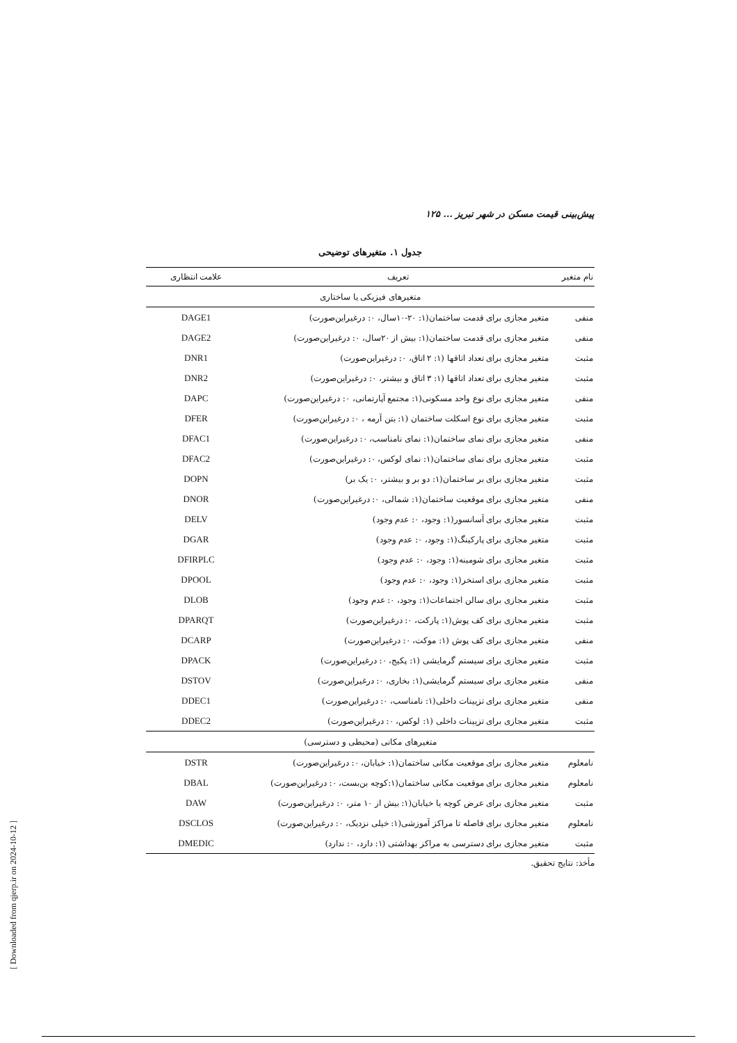پیش‌بینی قیمت مسکن در شهر تبریز ... ۱۲۵
جدول ۱. متغیرهای توضیحی
| نام متغیر | تعریف | علامت انتظاری |
| --- | --- | --- |
| متغیرهای فیزیکی یا ساختاری | | |
| منفی | متغیر مجازی برای قدمت ساختمان(۱: ۲۰-۱۰سال، ۰: درغیراین‌صورت) | DAGE1 |
| منفی | متغیر مجازی برای قدمت ساختمان(۱: بیش از ۲۰سال، ۰: درغیراین‌صورت) | DAGE2 |
| مثبت | متغیر مجازی برای تعداد اتاقها (۱: ۲ اتاق، ۰: درغیراین‌صورت) | DNR1 |
| مثبت | متغیر مجازی برای تعداد اتاقها (۱: ۳ اتاق و بیشتر، ۰: درغیراین‌صورت) | DNR2 |
| منفی | متغیر مجازی برای نوع واحد مسکونی(۱: مجتمع آپارتمانی، ۰: درغیراین‌صورت) | DAPC |
| مثبت | متغیر مجازی برای نوع اسکلت ساختمان (۱: بتن آرمه ، ۰: درغیراین‌صورت) | DFER |
| منفی | متغیر مجازی برای نمای ساختمان(۱: نمای نامناسب، ۰: درغیراین‌صورت) | DFAC1 |
| مثبت | متغیر مجازی برای نمای ساختمان(۱: نمای لوکس، ۰: درغیراین‌صورت) | DFAC2 |
| مثبت | متغیر مجازی برای بر ساختمان(۱: دو بر و بیشتر، ۰: یک بر) | DOPN |
| منفی | متغیر مجازی برای موقعیت ساختمان(۱: شمالی، ۰: درغیراین‌صورت) | DNOR |
| مثبت | متغیر مجازی برای آسانسور(۱: وجود، ۰: عدم وجود) | DELV |
| مثبت | متغیر مجازی برای پارکینگ(۱: وجود، ۰: عدم وجود) | DGAR |
| مثبت | متغیر مجازی برای شومینه(۱: وجود، ۰: عدم وجود) | DFIRPLC |
| مثبت | متغیر مجازی برای استخر(۱: وجود، ۰: عدم وجود) | DPOOL |
| مثبت | متغیر مجازی برای سالن اجتماعات(۱: وجود، ۰: عدم وجود) | DLOB |
| مثبت | متغیر مجازی برای کف پوش(۱: پارکت، ۰: درغیراین‌صورت) | DPARQT |
| منفی | متغیر مجازی برای کف پوش (۱: موکت، ۰: درغیراین‌صورت) | DCARP |
| مثبت | متغیر مجازی برای سیستم گرمایشی (۱: پکیج، ۰: درغیراین‌صورت) | DPACK |
| منفی | متغیر مجازی برای سیستم گرمایشی(۱: بخاری، ۰: درغیراین‌صورت) | DSTOV |
| منفی | متغیر مجازی برای تزیینات داخلی(۱: نامناسب، ۰: درغیراین‌صورت) | DDEC1 |
| مثبت | متغیر مجازی برای تزیینات داخلی (۱: لوکس، ۰: درغیراین‌صورت) | DDEC2 |
| متغیرهای مکانی (محیطی و دسترسی) | | |
| نامعلوم | متغیر مجازی برای موقعیت مکانی ساختمان(۱: خیابان، ۰: درغیراین‌صورت) | DSTR |
| نامعلوم | متغیر مجازی برای موقعیت مکانی ساختمان(۱:کوچه بن‌بست، ۰: درغیراین‌صورت) | DBAL |
| مثبت | متغیر مجازی برای عرض کوچه یا خیابان(۱: بیش از ۱۰ متر، ۰: درغیراین‌صورت) | DAW |
| نامعلوم | متغیر مجازی برای فاصله تا مراکز آموزشی(۱: خیلی نزدیک، ۰: درغیراین‌صورت) | DSCLOS |
| مثبت | متغیر مجازی برای دسترسی به مراکز بهداشتی (۱: دارد، ۰: ندارد) | DMEDIC |
مأخذ: نتایج تحقیق.
[ Downloaded from qjerp.ir on 2024-10-12 ]